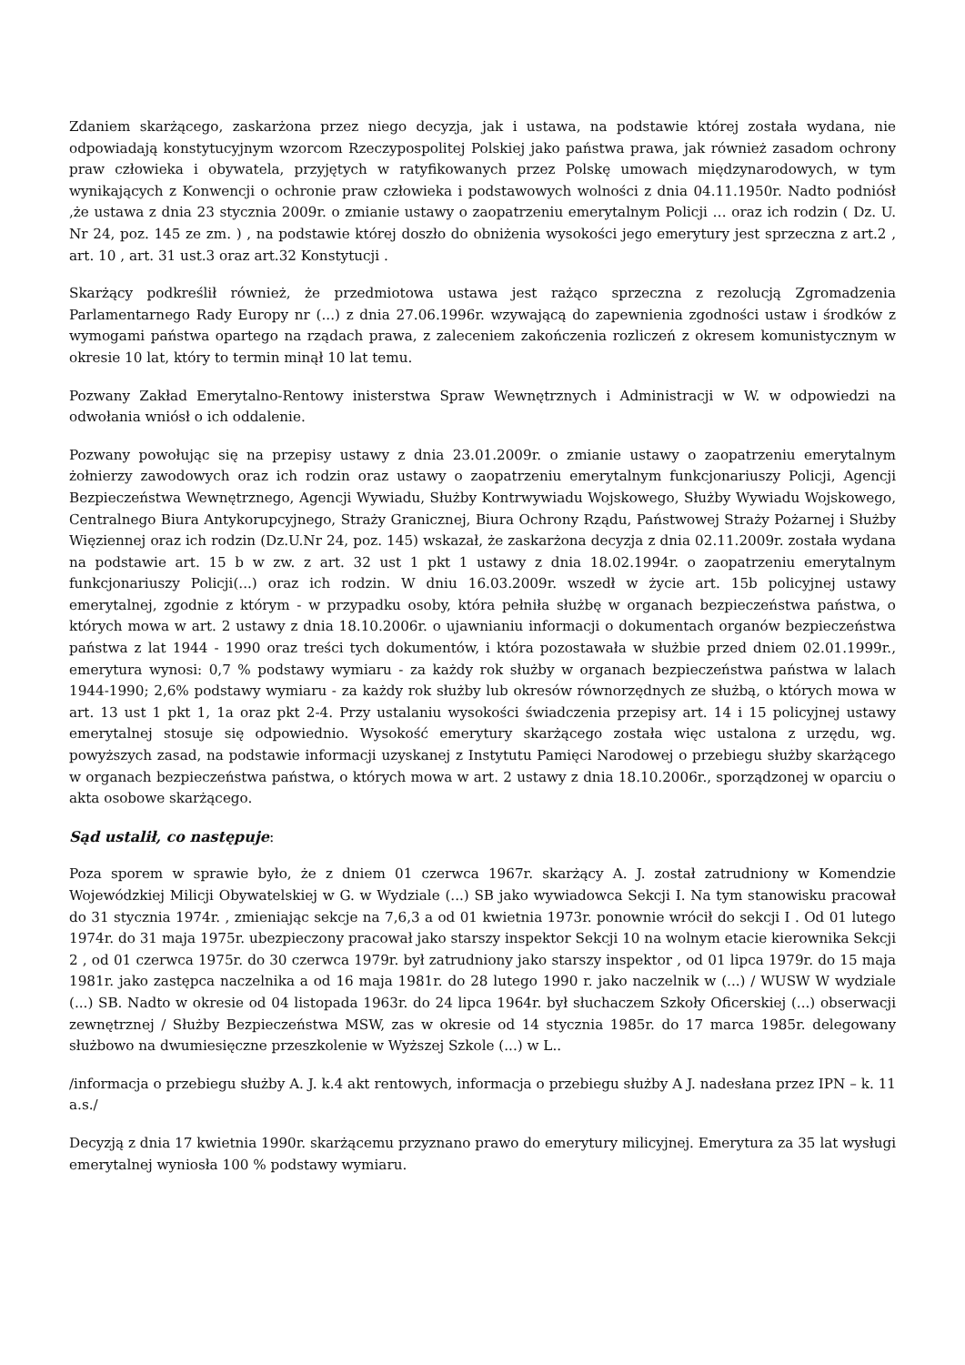Zdaniem skarżącego, zaskarżona przez niego decyzja, jak i ustawa, na podstawie której została wydana, nie odpowiadają konstytucyjnym wzorcom Rzeczypospolitej Polskiej jako państwa prawa, jak również zasadom ochrony praw człowieka i obywatela, przyjętych w ratyfikowanych przez Polskę umowach międzynarodowych, w tym wynikających z Konwencji o ochronie praw człowieka i podstawowych wolności z dnia 04.11.1950r. Nadto podniósł ,że ustawa z dnia 23 stycznia 2009r. o zmianie ustawy o zaopatrzeniu emerytalnym Policji … oraz ich rodzin ( Dz. U. Nr 24, poz. 145 ze zm. ) , na podstawie której doszło do obniżenia wysokości jego emerytury jest sprzeczna z art.2 , art. 10 , art. 31 ust.3 oraz art.32 Konstytucji .
Skarżący podkreślił również, że przedmiotowa ustawa jest rażąco sprzeczna z rezolucją Zgromadzenia Parlamentarnego Rady Europy nr (...) z dnia 27.06.1996r. wzywającą do zapewnienia zgodności ustaw i środków z wymogami państwa opartego na rządach prawa, z zaleceniem zakończenia rozliczeń z okresem komunistycznym w okresie 10 lat, który to termin minął 10 lat temu.
Pozwany Zakład Emerytalno-Rentowy inisterstwa Spraw Wewnętrznych i Administracji w W. w odpowiedzi na odwołania wniósł o ich oddalenie.
Pozwany powołując się na przepisy ustawy z dnia 23.01.2009r. o zmianie ustawy o zaopatrzeniu emerytalnym żołnierzy zawodowych oraz ich rodzin oraz ustawy o zaopatrzeniu emerytalnym funkcjonariuszy Policji, Agencji Bezpieczeństwa Wewnętrznego, Agencji Wywiadu, Służby Kontrwywiadu Wojskowego, Służby Wywiadu Wojskowego, Centralnego Biura Antykorupcyjnego, Straży Granicznej, Biura Ochrony Rządu, Państwowej Straży Pożarnej i Służby Więziennej oraz ich rodzin (Dz.U.Nr 24, poz. 145) wskazał, że zaskarżona decyzja z dnia 02.11.2009r. została wydana na podstawie art. 15 b w zw. z art. 32 ust 1 pkt 1 ustawy z dnia 18.02.1994r. o zaopatrzeniu emerytalnym funkcjonariuszy Policji(...) oraz ich rodzin. W dniu 16.03.2009r. wszedł w życie art. 15b policyjnej ustawy emerytalnej, zgodnie z którym - w przypadku osoby, która pełniła służbę w organach bezpieczeństwa państwa, o których mowa w art. 2 ustawy z dnia 18.10.2006r. o ujawnianiu informacji o dokumentach organów bezpieczeństwa państwa z lat 1944 - 1990 oraz treści tych dokumentów, i która pozostawała w służbie przed dniem 02.01.1999r., emerytura wynosi: 0,7 % podstawy wymiaru - za każdy rok służby w organach bezpieczeństwa państwa w lalach 1944-1990; 2,6% podstawy wymiaru - za każdy rok służby lub okresów równorzędnych ze służbą, o których mowa w art. 13 ust 1 pkt 1, 1a oraz pkt 2-4. Przy ustalaniu wysokości świadczenia przepisy art. 14 i 15 policyjnej ustawy emerytalnej stosuje się odpowiednio. Wysokość emerytury skarżącego została więc ustalona z urzędu, wg. powyższych zasad, na podstawie informacji uzyskanej z Instytutu Pamięci Narodowej o przebiegu służby skarżącego w organach bezpieczeństwa państwa, o których mowa w art. 2 ustawy z dnia 18.10.2006r., sporządzonej w oparciu o akta osobowe skarżącego.
Sąd ustalił, co następuje:
Poza sporem w sprawie było, że z dniem 01 czerwca 1967r. skarżący A. J. został zatrudniony w Komendzie Wojewódzkiej Milicji Obywatelskiej w G. w Wydziale (...) SB jako wywiadowca Sekcji I. Na tym stanowisku pracował do 31 stycznia 1974r. , zmieniając sekcje na 7,6,3 a od 01 kwietnia 1973r. ponownie wrócił do sekcji I . Od 01 lutego 1974r. do 31 maja 1975r. ubezpieczony pracował jako starszy inspektor Sekcji 10 na wolnym etacie kierownika Sekcji 2 , od 01 czerwca 1975r. do 30 czerwca 1979r. był zatrudniony jako starszy inspektor , od 01 lipca 1979r. do 15 maja 1981r. jako zastępca naczelnika a od 16 maja 1981r. do 28 lutego 1990 r. jako naczelnik w (...) / WUSW W wydziale (...) SB. Nadto w okresie od 04 listopada 1963r. do 24 lipca 1964r. był słuchaczem Szkoły Oficerskiej (...) obserwacji zewnętrznej / Służby Bezpieczeństwa MSW, zas w okresie od 14 stycznia 1985r. do 17 marca 1985r. delegowany służbowo na dwumiesięczne przeszkolenie w Wyższej Szkole (...) w L..
/informacja o przebiegu służby A. J. k.4 akt rentowych, informacja o przebiegu służby A J. nadesłana przez IPN – k. 11 a.s./
Decyzją z dnia 17 kwietnia 1990r. skarżącemu przyznano prawo do emerytury milicyjnej. Emerytura za 35 lat wysługi emerytalnej wyniosła 100 % podstawy wymiaru.